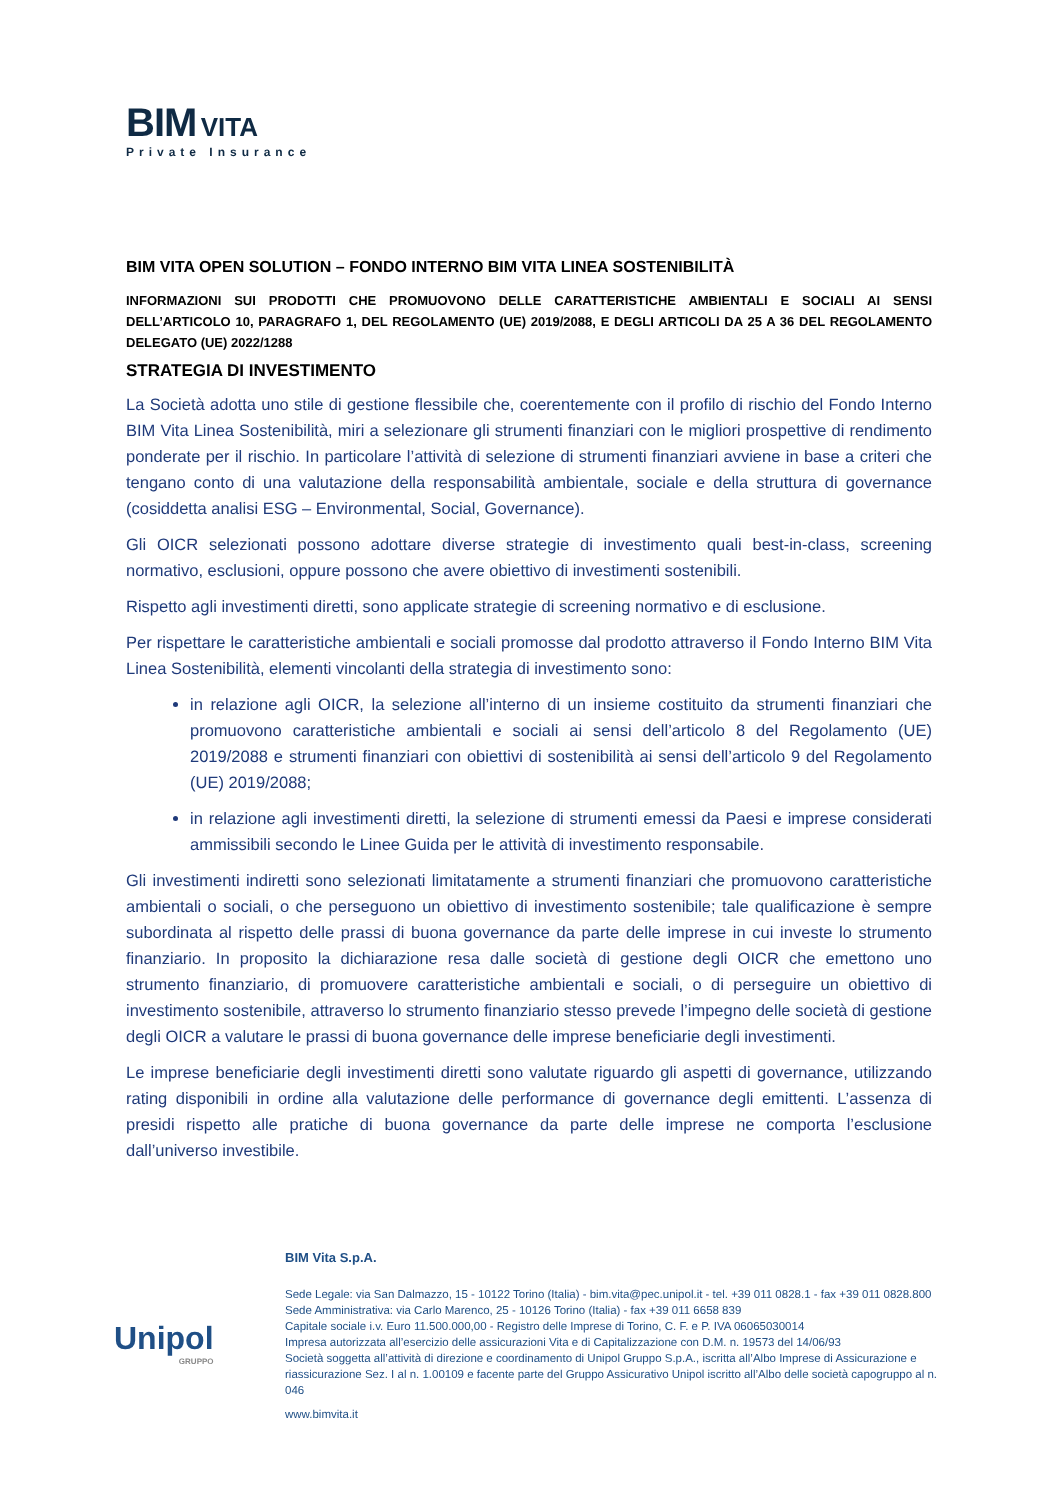BIM VITA
Private Insurance
BIM VITA OPEN SOLUTION – FONDO INTERNO BIM VITA LINEA SOSTENIBILITÀ
INFORMAZIONI SUI PRODOTTI CHE PROMUOVONO DELLE CARATTERISTICHE AMBIENTALI E SOCIALI AI SENSI DELL’ARTICOLO 10, PARAGRAFO 1, DEL REGOLAMENTO (UE) 2019/2088, E DEGLI ARTICOLI DA 25 A 36 DEL REGOLAMENTO DELEGATO (UE) 2022/1288
STRATEGIA DI INVESTIMENTO
La Società adotta uno stile di gestione flessibile che, coerentemente con il profilo di rischio del Fondo Interno BIM Vita Linea Sostenibilità, miri a selezionare gli strumenti finanziari con le migliori prospettive di rendimento ponderate per il rischio. In particolare l’attività di selezione di strumenti finanziari avviene in base a criteri che tengano conto di una valutazione della responsabilità ambientale, sociale e della struttura di governance (cosiddetta analisi ESG – Environmental, Social, Governance).
Gli OICR selezionati possono adottare diverse strategie di investimento quali best-in-class, screening normativo, esclusioni, oppure possono che avere obiettivo di investimenti sostenibili.
Rispetto agli investimenti diretti, sono applicate strategie di screening normativo e di esclusione.
Per rispettare le caratteristiche ambientali e sociali promosse dal prodotto attraverso il Fondo Interno BIM Vita Linea Sostenibilità, elementi vincolanti della strategia di investimento sono:
in relazione agli OICR, la selezione all’interno di un insieme costituito da strumenti finanziari che promuovono caratteristiche ambientali e sociali ai sensi dell’articolo 8 del Regolamento (UE) 2019/2088 e strumenti finanziari con obiettivi di sostenibilità ai sensi dell’articolo 9 del Regolamento (UE) 2019/2088;
in relazione agli investimenti diretti, la selezione di strumenti emessi da Paesi e imprese considerati ammissibili secondo le Linee Guida per le attività di investimento responsabile.
Gli investimenti indiretti sono selezionati limitatamente a strumenti finanziari che promuovono caratteristiche ambientali o sociali, o che perseguono un obiettivo di investimento sostenibile; tale qualificazione è sempre subordinata al rispetto delle prassi di buona governance da parte delle imprese in cui investe lo strumento finanziario. In proposito la dichiarazione resa dalle società di gestione degli OICR che emettono uno strumento finanziario, di promuovere caratteristiche ambientali e sociali, o di perseguire un obiettivo di investimento sostenibile, attraverso lo strumento finanziario stesso prevede l’impegno delle società di gestione degli OICR a valutare le prassi di buona governance delle imprese beneficiarie degli investimenti.
Le imprese beneficiarie degli investimenti diretti sono valutate riguardo gli aspetti di governance, utilizzando rating disponibili in ordine alla valutazione delle performance di governance degli emittenti. L’assenza di presidi rispetto alle pratiche di buona governance da parte delle imprese ne comporta l’esclusione dall’universo investibile.
Unipol
GRUPPO
BIM Vita S.p.A.
Sede Legale: via San Dalmazzo, 15 - 10122 Torino (Italia) - bim.vita@pec.unipol.it - tel. +39 011 0828.1 - fax +39 011 0828.800
Sede Amministrativa: via Carlo Marenco, 25 - 10126 Torino (Italia) - fax +39 011 6658 839
Capitale sociale i.v. Euro 11.500.000,00 - Registro delle Imprese di Torino, C. F. e P. IVA 06065030014
Impresa autorizzata all’esercizio delle assicurazioni Vita e di Capitalizzazione con D.M. n. 19573 del 14/06/93
Società soggetta all’attività di direzione e coordinamento di Unipol Gruppo S.p.A., iscritta all’Albo Imprese di Assicurazione e riassicurazione Sez. I al n. 1.00109 e facente parte del Gruppo Assicurativo Unipol iscritto all’Albo delle società capogruppo al n. 046
www.bimvita.it